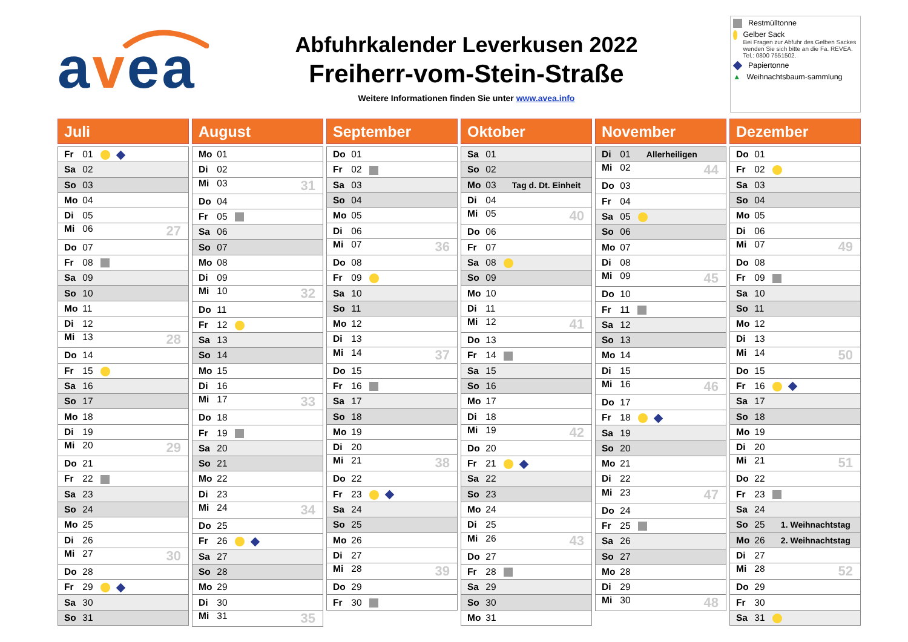avea
Abfuhrkalender Leverkusen 2022
Freiherr-vom-Stein-Straße
Weitere Informationen finden Sie unter www.avea.info
Restmülltonne
Gelber Sack
Bei Fragen zur Abfuhr des Gelben Sackes wenden Sie sich bitte an die Fa. REVEA. Tel.: 0800 7551502.
Papiertonne
▲ Weihnachtsbaum-sammlung
Juli
| Fr 01 |
| Sa 02 |
| So 03 |
| Mo 04 |
| Di 05 |
| Mi 06 27 |
| Do 07 |
| Fr 08 |
| Sa 09 |
| So 10 |
| Mo 11 |
| Di 12 |
| Mi 13 28 |
| Do 14 |
| Fr 15 |
| Sa 16 |
| So 17 |
| Mo 18 |
| Di 19 |
| Mi 20 29 |
| Do 21 |
| Fr 22 |
| Sa 23 |
| So 24 |
| Mo 25 |
| Di 26 |
| Mi 27 30 |
| Do 28 |
| Fr 29 |
| Sa 30 |
| So 31 |
August
| Mo 01 |
| Di 02 |
| Mi 03 31 |
| Do 04 |
| Fr 05 |
| Sa 06 |
| So 07 |
| Mo 08 |
| Di 09 |
| Mi 10 32 |
| Do 11 |
| Fr 12 |
| Sa 13 |
| So 14 |
| Mo 15 |
| Di 16 |
| Mi 17 33 |
| Do 18 |
| Fr 19 |
| Sa 20 |
| So 21 |
| Mo 22 |
| Di 23 |
| Mi 24 34 |
| Do 25 |
| Fr 26 |
| Sa 27 |
| So 28 |
| Mo 29 |
| Di 30 |
| Mi 31 35 |
September
| Do 01 |
| Fr 02 |
| Sa 03 |
| So 04 |
| Mo 05 |
| Di 06 |
| Mi 07 36 |
| Do 08 |
| Fr 09 |
| Sa 10 |
| So 11 |
| Mo 12 |
| Di 13 |
| Mi 14 37 |
| Do 15 |
| Fr 16 |
| Sa 17 |
| So 18 |
| Mo 19 |
| Di 20 |
| Mi 21 38 |
| Do 22 |
| Fr 23 |
| Sa 24 |
| So 25 |
| Mo 26 |
| Di 27 |
| Mi 28 39 |
| Do 29 |
| Fr 30 |
Oktober
| Sa 01 |
| So 02 |
| Mo 03 Tag d. Dt. Einheit |
| Di 04 |
| Mi 05 40 |
| Do 06 |
| Fr 07 |
| Sa 08 |
| So 09 |
| Mo 10 |
| Di 11 |
| Mi 12 41 |
| Do 13 |
| Fr 14 |
| Sa 15 |
| So 16 |
| Mo 17 |
| Di 18 |
| Mi 19 42 |
| Do 20 |
| Fr 21 |
| Sa 22 |
| So 23 |
| Mo 24 |
| Di 25 |
| Mi 26 43 |
| Do 27 |
| Fr 28 |
| Sa 29 |
| So 30 |
| Mo 31 |
November
| Di 01 Allerheiligen |
| Mi 02 44 |
| Do 03 |
| Fr 04 |
| Sa 05 |
| So 06 |
| Mo 07 |
| Di 08 |
| Mi 09 45 |
| Do 10 |
| Fr 11 |
| Sa 12 |
| So 13 |
| Mo 14 |
| Di 15 |
| Mi 16 46 |
| Do 17 |
| Fr 18 |
| Sa 19 |
| So 20 |
| Mo 21 |
| Di 22 |
| Mi 23 47 |
| Do 24 |
| Fr 25 |
| Sa 26 |
| So 27 |
| Mo 28 |
| Di 29 |
| Mi 30 48 |
Dezember
| Do 01 |
| Fr 02 |
| Sa 03 |
| So 04 |
| Mo 05 |
| Di 06 |
| Mi 07 49 |
| Do 08 |
| Fr 09 |
| Sa 10 |
| So 11 |
| Mo 12 |
| Di 13 |
| Mi 14 50 |
| Do 15 |
| Fr 16 |
| Sa 17 |
| So 18 |
| Mo 19 |
| Di 20 |
| Mi 21 51 |
| Do 22 |
| Fr 23 |
| Sa 24 |
| So 25 1. Weihnachtstag |
| Mo 26 2. Weihnachtstag |
| Di 27 |
| Mi 28 52 |
| Do 29 |
| Fr 30 |
| Sa 31 |